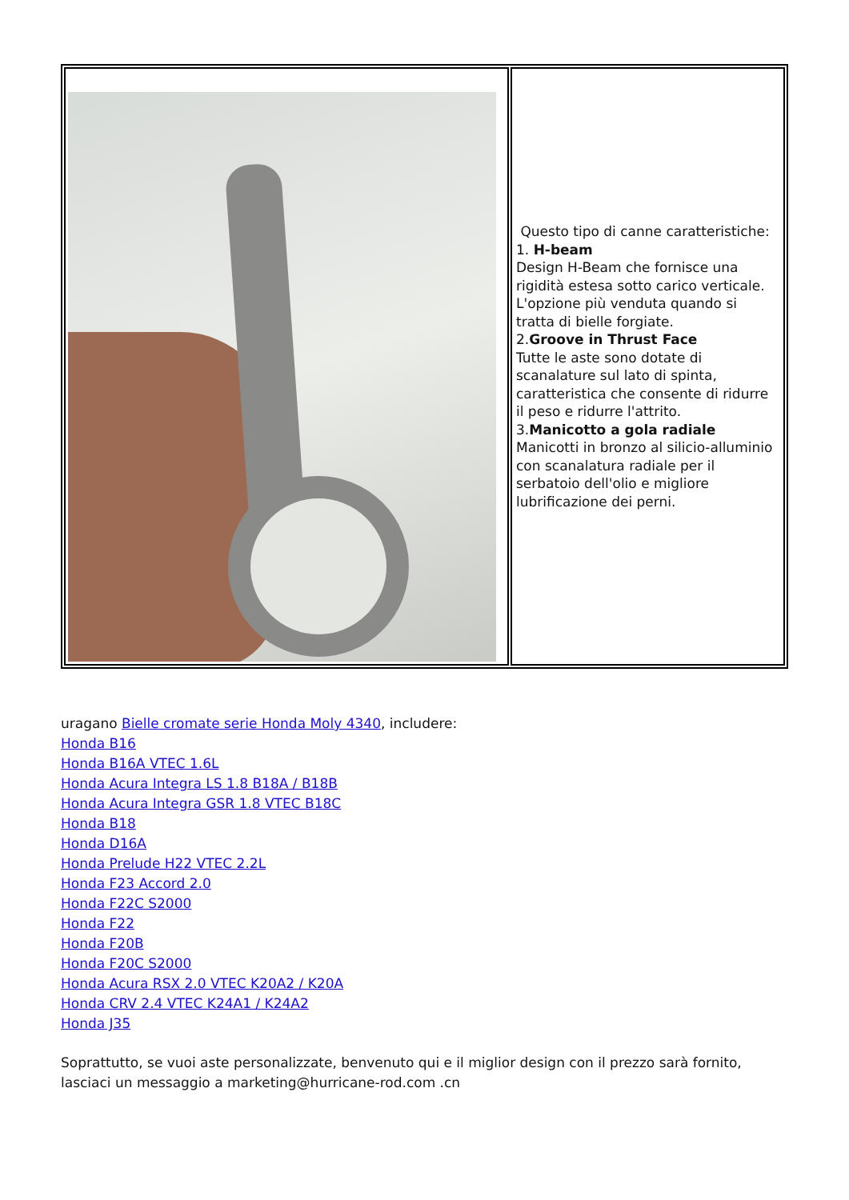| | Questo tipo di canne caratteristiche: 1. H-beam Design H-Beam che fornisce una rigidità estesa sotto carico verticale. L'opzione più venduta quando si tratta di bielle forgiate. 2. Groove in Thrust Face Tutte le aste sono dotate di scanalature sul lato di spinta, caratteristica che consente di ridurre il peso e ridurre l'attrito. 3. Manicotto a gola radiale Manicotti in bronzo al silicio-alluminio con scanalatura radiale per il serbatoio dell'olio e migliore lubrificazione dei perni. |
uragano Bielle cromate serie Honda Moly 4340, includere:
Honda B16
Honda B16A VTEC 1.6L
Honda Acura Integra LS 1.8 B18A / B18B
Honda Acura Integra GSR 1.8 VTEC B18C
Honda B18
Honda D16A
Honda Prelude H22 VTEC 2.2L
Honda F23 Accord 2.0
Honda F22C S2000
Honda F22
Honda F20B
Honda F20C S2000
Honda Acura RSX 2.0 VTEC K20A2 / K20A
Honda CRV 2.4 VTEC K24A1 / K24A2
Honda J35
Soprattutto, se vuoi aste personalizzate, benvenuto qui e il miglior design con il prezzo sarà fornito, lasciaci un messaggio a marketing@hurricane-rod.com .cn